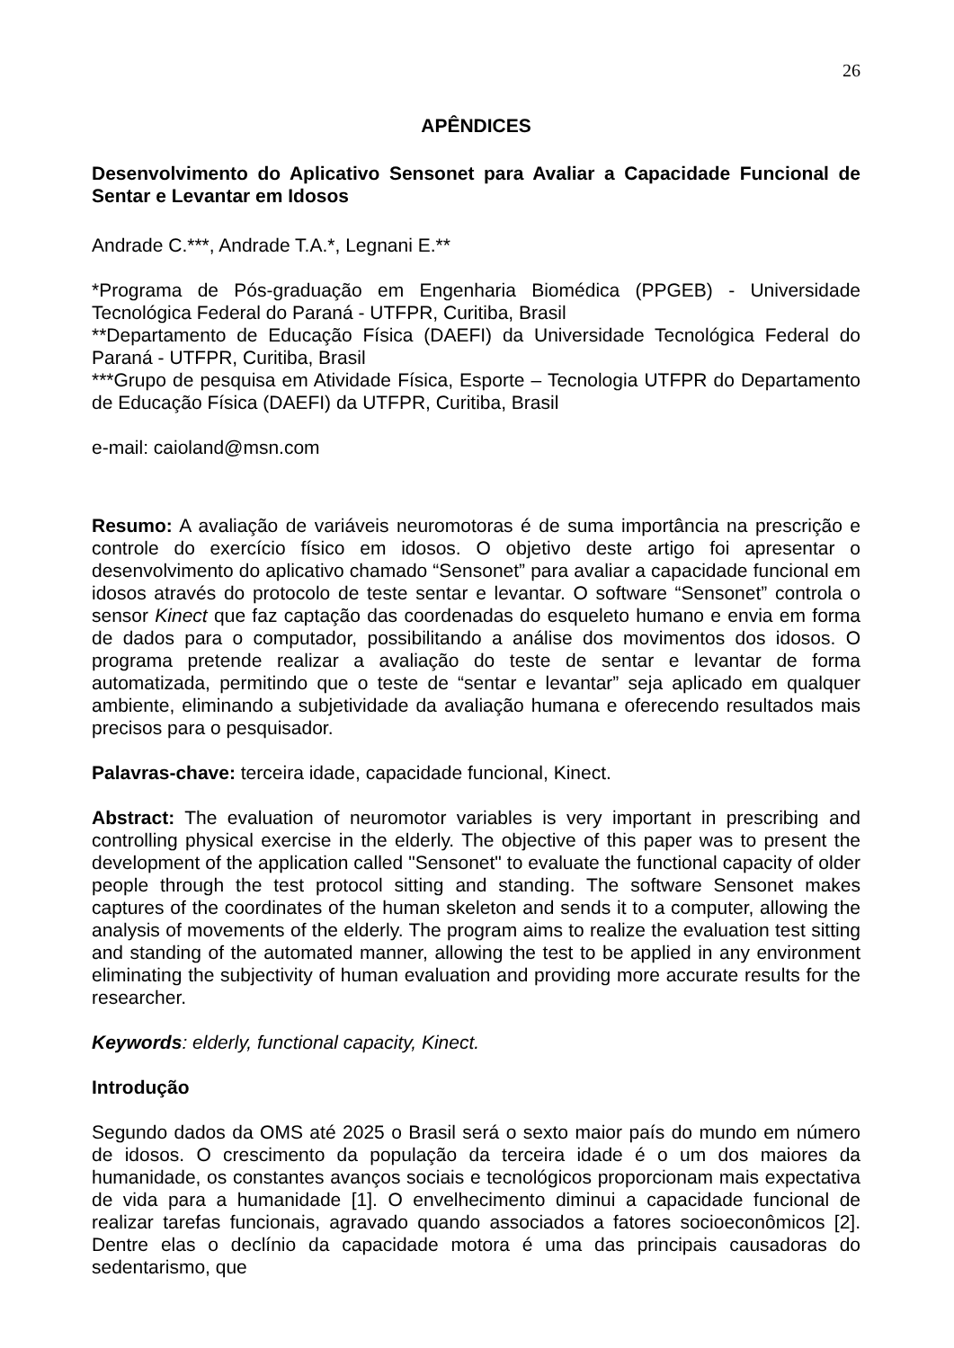26
APÊNDICES
Desenvolvimento do Aplicativo Sensonet para Avaliar a Capacidade Funcional de Sentar e Levantar em Idosos
Andrade C.***, Andrade T.A.*, Legnani E.**
*Programa de Pós-graduação em Engenharia Biomédica (PPGEB) - Universidade Tecnológica Federal do Paraná - UTFPR, Curitiba, Brasil
**Departamento de Educação Física (DAEFI) da Universidade Tecnológica Federal do Paraná - UTFPR, Curitiba, Brasil
***Grupo de pesquisa em Atividade Física, Esporte – Tecnologia UTFPR do Departamento de Educação Física (DAEFI) da UTFPR, Curitiba, Brasil
e-mail: caioland@msn.com
Resumo: A avaliação de variáveis neuromotoras é de suma importância na prescrição e controle do exercício físico em idosos. O objetivo deste artigo foi apresentar o desenvolvimento do aplicativo chamado “Sensonet” para avaliar a capacidade funcional em idosos através do protocolo de teste sentar e levantar. O software “Sensonet” controla o sensor Kinect que faz captação das coordenadas do esqueleto humano e envia em forma de dados para o computador, possibilitando a análise dos movimentos dos idosos. O programa pretende realizar a avaliação do teste de sentar e levantar de forma automatizada, permitindo que o teste de “sentar e levantar” seja aplicado em qualquer ambiente, eliminando a subjetividade da avaliação humana e oferecendo resultados mais precisos para o pesquisador.
Palavras-chave: terceira idade, capacidade funcional, Kinect.
Abstract: The evaluation of neuromotor variables is very important in prescribing and controlling physical exercise in the elderly. The objective of this paper was to present the development of the application called "Sensonet" to evaluate the functional capacity of older people through the test protocol sitting and standing. The software Sensonet makes captures of the coordinates of the human skeleton and sends it to a computer, allowing the analysis of movements of the elderly. The program aims to realize the evaluation test sitting and standing of the automated manner, allowing the test to be applied in any environment eliminating the subjectivity of human evaluation and providing more accurate results for the researcher.
Keywords: elderly, functional capacity, Kinect.
Introdução
Segundo dados da OMS até 2025 o Brasil será o sexto maior país do mundo em número de idosos. O crescimento da população da terceira idade é o um dos maiores da humanidade, os constantes avanços sociais e tecnológicos proporcionam mais expectativa de vida para a humanidade [1]. O envelhecimento diminui a capacidade funcional de realizar tarefas funcionais, agravado quando associados a fatores socioeconômicos [2]. Dentre elas o declínio da capacidade motora é uma das principais causadoras do sedentarismo, que